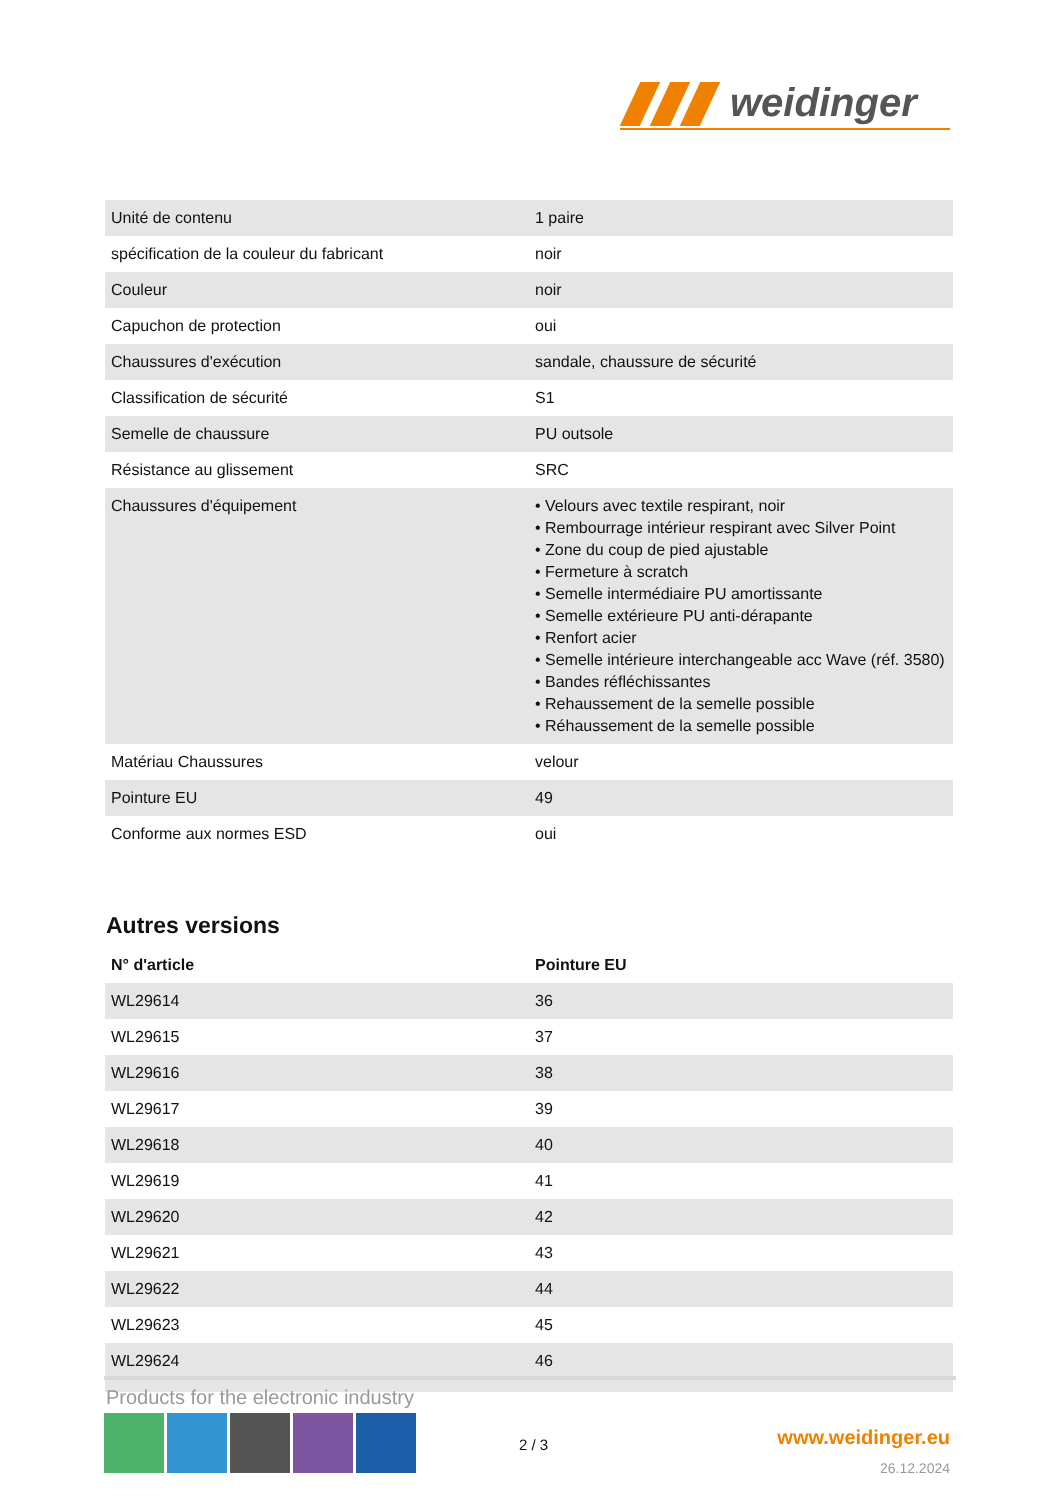weidinger
| Unité de contenu | 1 paire |
| spécification de la couleur du fabricant | noir |
| Couleur | noir |
| Capuchon de protection | oui |
| Chaussures d'exécution | sandale, chaussure de sécurité |
| Classification de sécurité | S1 |
| Semelle de chaussure | PU outsole |
| Résistance au glissement | SRC |
| Chaussures d'équipement | • Velours avec textile respirant, noir • Rembourrage intérieur respirant avec Silver Point • Zone du coup de pied ajustable • Fermeture à scratch • Semelle intermédiaire PU amortissante • Semelle extérieure PU anti-dérapante • Renfort acier • Semelle intérieure interchangeable acc Wave (réf. 3580) • Bandes réfléchissantes • Rehaussement de la semelle possible • Réhaussement de la semelle possible |
| Matériau Chaussures | velour |
| Pointure EU | 49 |
| Conforme aux normes ESD | oui |
Autres versions
| N° d'article | Pointure EU |
| --- | --- |
| WL29614 | 36 |
| WL29615 | 37 |
| WL29616 | 38 |
| WL29617 | 39 |
| WL29618 | 40 |
| WL29619 | 41 |
| WL29620 | 42 |
| WL29621 | 43 |
| WL29622 | 44 |
| WL29623 | 45 |
| WL29624 | 46 |
Products for the electronic industry
2 / 3 www.weidinger.eu
26.12.2024